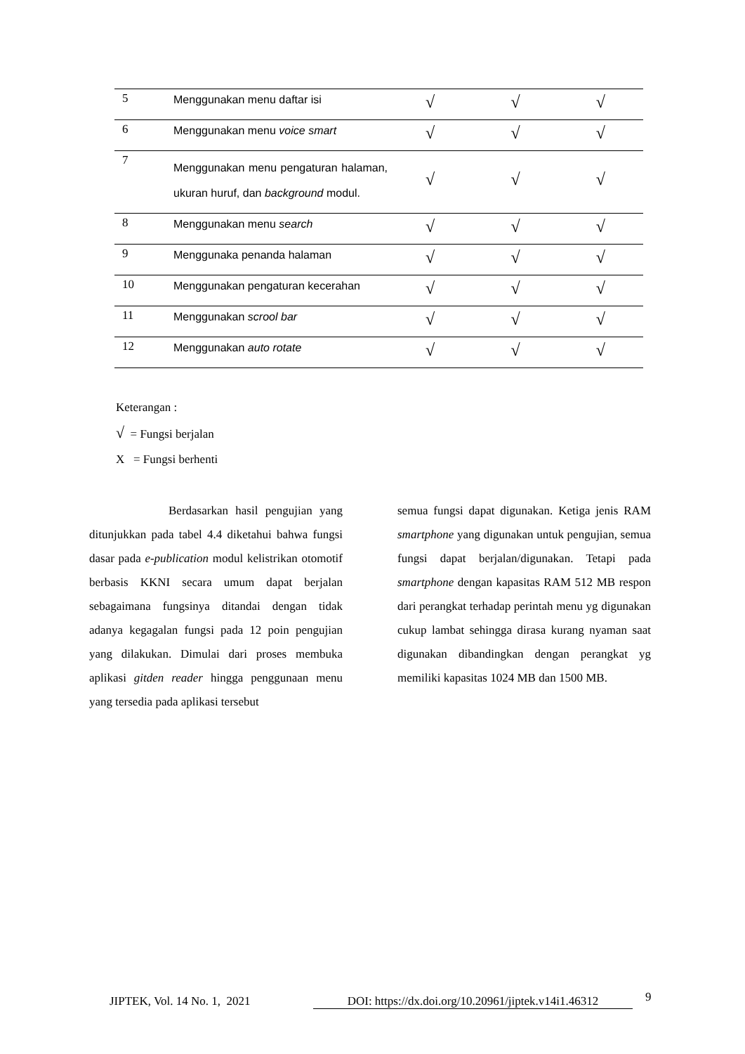| 5 | Menggunakan menu daftar isi | √ | √ | √ |
| 6 | Menggunakan menu voice smart | √ | √ | √ |
| 7 | Menggunakan menu pengaturan halaman, ukuran huruf, dan background modul. | √ | √ | √ |
| 8 | Menggunakan menu search | √ | √ | √ |
| 9 | Menggunaka penanda halaman | √ | √ | √ |
| 10 | Menggunakan pengaturan kecerahan | √ | √ | √ |
| 11 | Menggunakan scrool bar | √ | √ | √ |
| 12 | Menggunakan auto rotate | √ | √ | √ |
Keterangan :
√ = Fungsi berjalan
X = Fungsi berhenti
Berdasarkan hasil pengujian yang ditunjukkan pada tabel 4.4 diketahui bahwa fungsi dasar pada e-publication modul kelistrikan otomotif berbasis KKNI secara umum dapat berjalan sebagaimana fungsinya ditandai dengan tidak adanya kegagalan fungsi pada 12 poin pengujian yang dilakukan. Dimulai dari proses membuka aplikasi gitden reader hingga penggunaan menu yang tersedia pada aplikasi tersebut
semua fungsi dapat digunakan. Ketiga jenis RAM smartphone yang digunakan untuk pengujian, semua fungsi dapat berjalan/digunakan. Tetapi pada smartphone dengan kapasitas RAM 512 MB respon dari perangkat terhadap perintah menu yg digunakan cukup lambat sehingga dirasa kurang nyaman saat digunakan dibandingkan dengan perangkat yg memiliki kapasitas 1024 MB dan 1500 MB.
JIPTEK, Vol. 14 No. 1, 2021 DOI: https://dx.doi.org/10.20961/jiptek.v14i1.46312 9